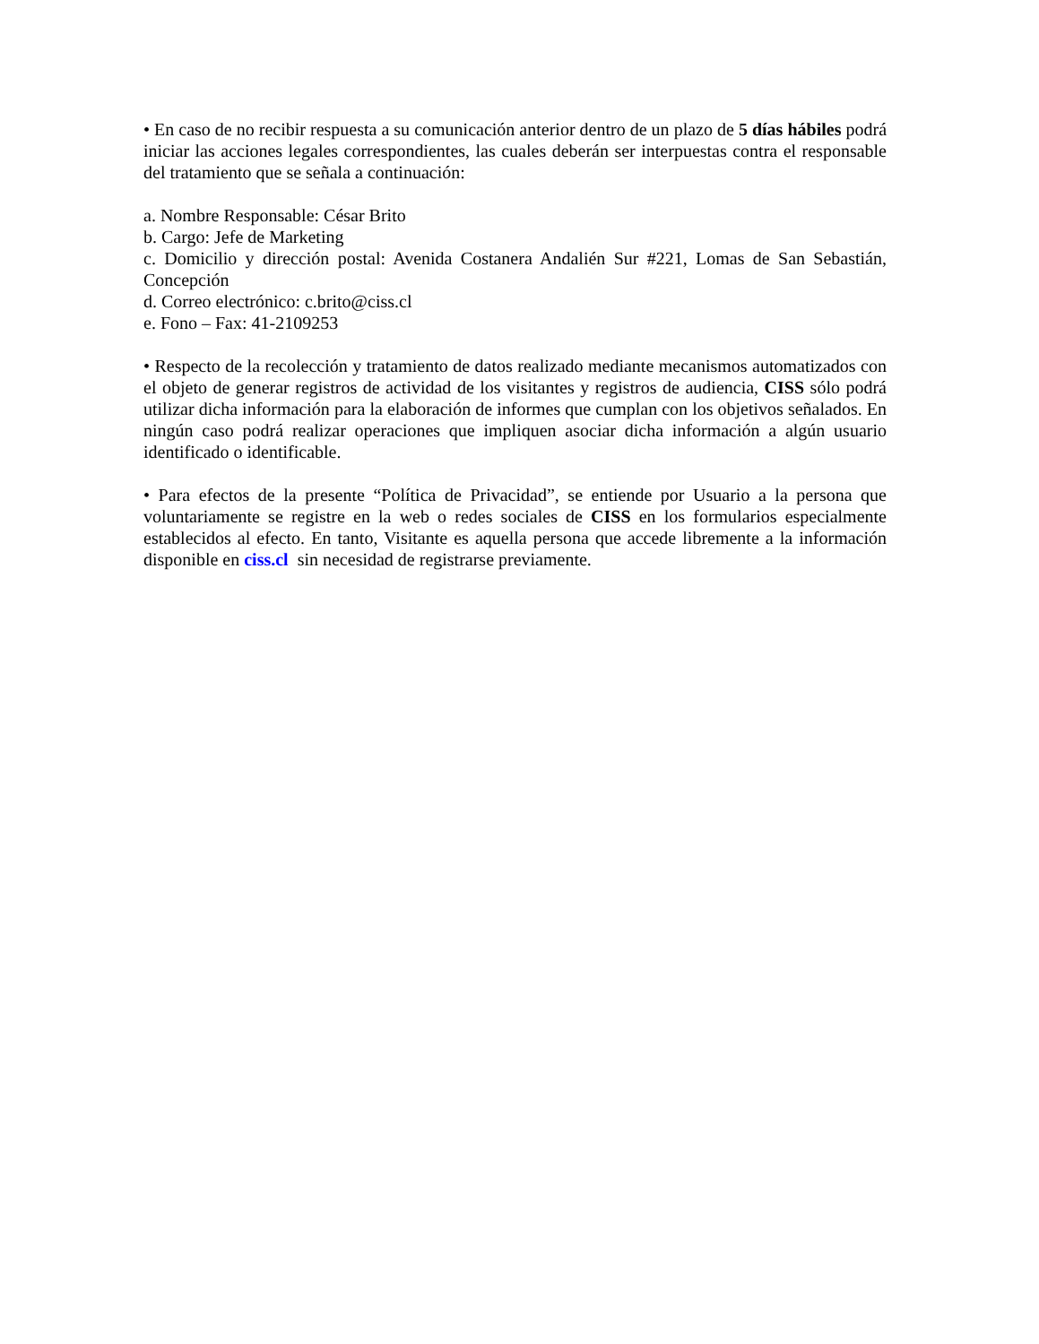• En caso de no recibir respuesta a su comunicación anterior dentro de un plazo de 5 días hábiles podrá iniciar las acciones legales correspondientes, las cuales deberán ser interpuestas contra el responsable del tratamiento que se señala a continuación:
a. Nombre Responsable: César Brito
b. Cargo: Jefe de Marketing
c. Domicilio y dirección postal: Avenida Costanera Andalién Sur #221, Lomas de San Sebastián, Concepción
d. Correo electrónico: c.brito@ciss.cl
e. Fono – Fax: 41-2109253
• Respecto de la recolección y tratamiento de datos realizado mediante mecanismos automatizados con el objeto de generar registros de actividad de los visitantes y registros de audiencia, CISS sólo podrá utilizar dicha información para la elaboración de informes que cumplan con los objetivos señalados. En ningún caso podrá realizar operaciones que impliquen asociar dicha información a algún usuario identificado o identificable.
• Para efectos de la presente “Política de Privacidad”, se entiende por Usuario a la persona que voluntariamente se registre en la web o redes sociales de CISS en los formularios especialmente establecidos al efecto. En tanto, Visitante es aquella persona que accede libremente a la información disponible en ciss.cl sin necesidad de registrarse previamente.